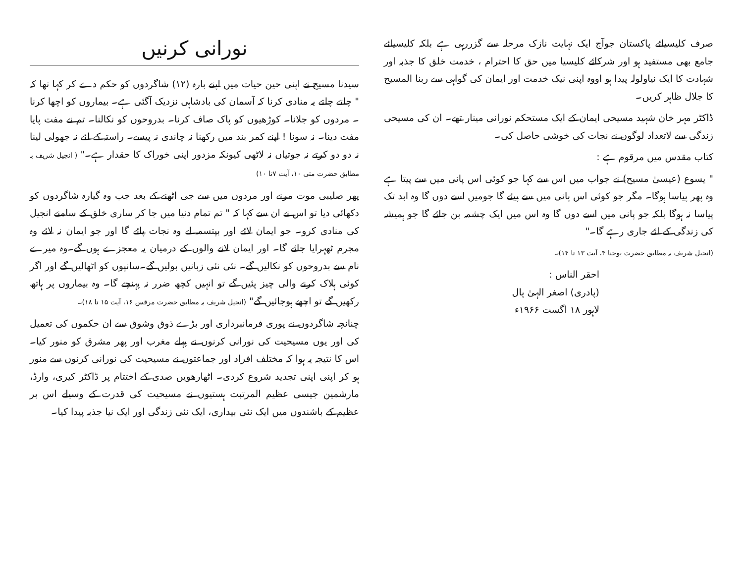صرف کلیسیائے پاکستان جوآج ایک نہایت نازک مرحلہ سے گزررہی ہے بلکہ کلیسیائے جامع بھی مستفید ہو اور شرکائے کلیسیا میں حق کا احترام ، خدمت خلق کا جذبہ اور شہادت کا ایک نیاولولہ پیدا ہو اووہ اپنی نیک خدمت اور ایمان کی گواہی سے ربنا المسیح کا جلال ظاہر کریں۔
ڈاکٹر مہر خان شہید مسیحی ایمان کے ایک مستحکم نورانی مینار تھے۔ ان کی مسیحی زندگی سے لاتعداد لوگوں نے نجات کی خوشی حاصل کی۔
کتاب مقدس میں مرقوم ہے :
" یسوع (عیسیٰ مسیح) نے جواب میں اس سے کہا جو کوئی اس پانی میں سے پیتا ہے وہ پھر پیاسا ہوگا۔ مگر جو کوئی اس پانی میں سے پیئے گا جومیں اسے دوں گا وہ ابد تک پیاسا نہ ہوگا بلکہ جو پانی میں اسے دوں گا وہ اس میں ایک چشمہ بن جائے گا جو ہمیشہ کی زندگی کے لئے جاری رہے گا۔"
(انجیل شریف بہ مطابق حضرت یوحنا ۴، آیت ۱۳ تا ۱۴)۔
احقر الناس :
(پادری) اصغر الہیٰ پال
لاہور ۱۸ اگست ۱۹۶۶ء
نورانی کرنیں
سیدنا مسیح نے اپنی حین حیات میں اپنے بارہ (۱۲) شاگردوں کو حکم دے کر کہا تھا کہ " چلتے چلتے یہ منادی کرنا کہ آسمان کی بادشاہی نزدیک آگئی ہے۔ بیماروں کو اچھا کرنا ۔ مردوں کو جلانا۔ کوڑھیوں کو پاک صاف کرنا۔ بدروحوں کو نکالنا۔ تم نے مفت پایا مفت دینا۔ نہ سونا ! اپنے کمر بند میں رکھنا نہ چاندی نہ پیسے۔ راستہ کے لئے نہ جھولی لینا نہ دو دو کرتے نہ جوتیاں نہ لاٹھی کیونکہ مزدور اپنی خوراک کا حقدار ہے۔" ( انجیل شریف بہ مطابق حضرت متی ۱۰، آیت ۷تا ۱۰)
پھر صلیبی موت مرنے اور مردوں میں سے جی اٹھنے کے بعد جب وہ گیارہ شاگردوں کو دکھائی دیا تو اس نے ان سے کہا کہ " تم تمام دنیا میں جا کر ساری خلق کے سامنے انجیل کی منادی کرو۔ جو ایمان لائے اور بپتسمہ لے وہ نجات پائے گا اور جو ایمان نہ لائے وہ مجرم ٹھہرایا جائے گا۔ اور ایمان لانے والوں کے درمیان یہ معجزے ہوں گے۔وہ میرے نام سے بدروحوں کو نکالیں گے۔ نئی نئی زبانیں بولیں گے۔سانپوں کو اٹھالیں گے اور اگر کوئی ہلاک کرنے والی چیز پئیں گے تو انہیں کچھ ضرر نہ پہنچے گا۔ وہ بیماروں پر ہاتھ رکھیں گے تو اچھے ہوجائیں گے" (انجیل شریف بہ مطابق حضرت مرقس ۱۶، آیت ۱۵ تا ۱۸)۔
چنانچہ شاگردوں نے پوری فرمانبرداری اور بڑے ذوق وشوق سے ان حکموں کی تعمیل کی اور یوں مسیحیت کی نورانی کرنوں نے پہلے مغرب اور پھر مشرق کو منور کیا۔ اس کا نتیجہ یہ ہوا کہ مختلف افراد اور جماعتوں نے مسیحیت کی نورانی کرنوں سے منور ہو کر اپنی اپنی تجدید شروع کردی۔ اٹھارھویں صدی کے اختتام پر ڈاکٹر کیری، وارڈ، مارشمین جیسی عظیم المرتبت ہستیوں نے مسیحیت کی قدرت کے وسیلے اس بر عظیم کے باشندوں میں ایک نئی بیداری، ایک نئی زندگی اور ایک نیا جذبہ پیدا کیا۔